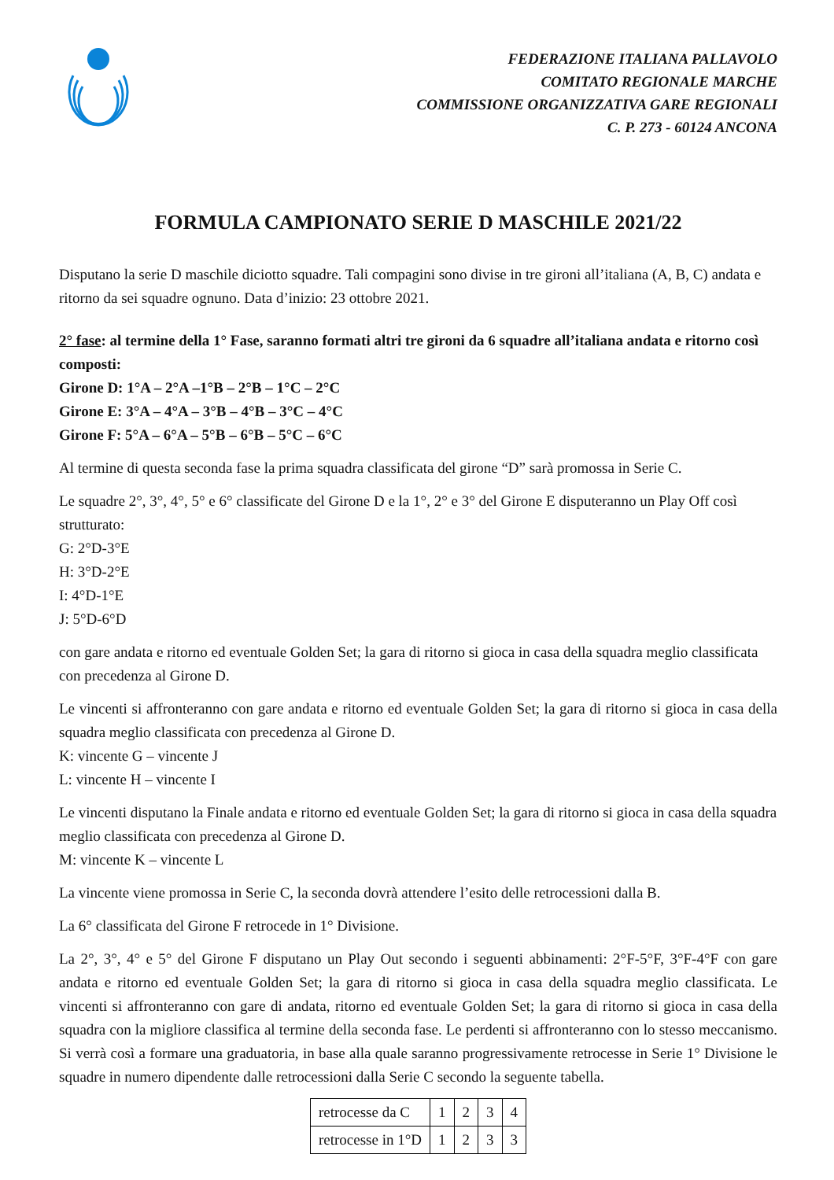FEDERAZIONE ITALIANA PALLAVOLO
COMITATO REGIONALE MARCHE
COMMISSIONE ORGANIZZATIVA GARE REGIONALI
C. P. 273 - 60124 ANCONA
FORMULA CAMPIONATO SERIE D MASCHILE 2021/22
Disputano la serie D maschile diciotto squadre. Tali compagini sono divise in tre gironi all’italiana (A, B, C) andata e ritorno da sei squadre ognuno. Data d’inizio: 23 ottobre 2021.
2° fase: al termine della 1° Fase, saranno formati altri tre gironi da 6 squadre all’italiana andata e ritorno così composti:
Girone D: 1°A – 2°A –1°B – 2°B – 1°C – 2°C
Girone E: 3°A – 4°A – 3°B – 4°B – 3°C – 4°C
Girone F: 5°A – 6°A – 5°B – 6°B – 5°C – 6°C
Al termine di questa seconda fase la prima squadra classificata del girone “D” sarà promossa in Serie C.
Le squadre 2°, 3°, 4°, 5° e 6° classificate del Girone D e la 1°, 2° e 3° del Girone E disputeranno un Play Off così strutturato:
G: 2°D-3°E
H: 3°D-2°E
I: 4°D-1°E
J: 5°D-6°D
con gare andata e ritorno ed eventuale Golden Set; la gara di ritorno si gioca in casa della squadra meglio classificata con precedenza al Girone D.
Le vincenti si affronteranno con gare andata e ritorno ed eventuale Golden Set; la gara di ritorno si gioca in casa della squadra meglio classificata con precedenza al Girone D.
K: vincente G – vincente J
L: vincente H – vincente I
Le vincenti disputano la Finale andata e ritorno ed eventuale Golden Set; la gara di ritorno si gioca in casa della squadra meglio classificata con precedenza al Girone D.
M: vincente K – vincente L
La vincente viene promossa in Serie C, la seconda dovrà attendere l’esito delle retrocessioni dalla B.
La 6° classificata del Girone F retrocede in 1° Divisione.
La 2°, 3°, 4° e 5° del Girone F disputano un Play Out secondo i seguenti abbinamenti: 2°F-5°F, 3°F-4°F con gare andata e ritorno ed eventuale Golden Set; la gara di ritorno si gioca in casa della squadra meglio classificata. Le vincenti si affronteranno con gare di andata, ritorno ed eventuale Golden Set; la gara di ritorno si gioca in casa della squadra con la migliore classifica al termine della seconda fase. Le perdenti si affronteranno con lo stesso meccanismo. Si verrà così a formare una graduatoria, in base alla quale saranno progressivamente retrocesse in Serie 1° Divisione le squadre in numero dipendente dalle retrocessioni dalla Serie C secondo la seguente tabella.
| retrocesse da C | 1 | 2 | 3 | 4 |
| retrocesse in 1°D | 1 | 2 | 3 | 3 |